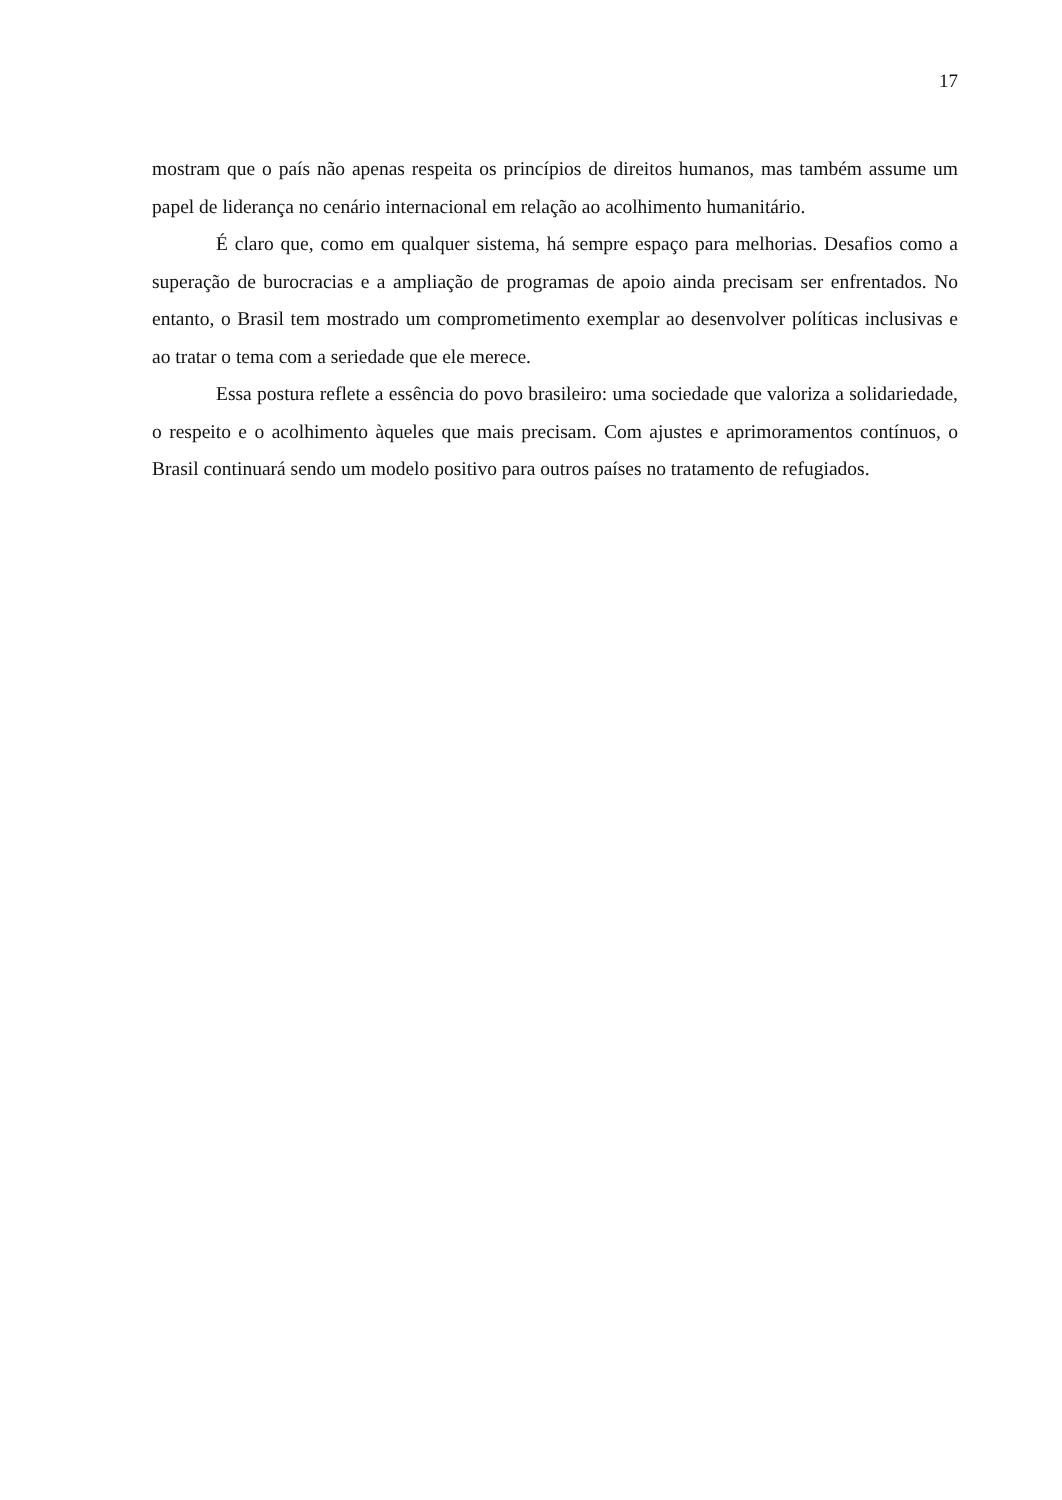17
mostram que o país não apenas respeita os princípios de direitos humanos, mas também assume um papel de liderança no cenário internacional em relação ao acolhimento humanitário.
É claro que, como em qualquer sistema, há sempre espaço para melhorias. Desafios como a superação de burocracias e a ampliação de programas de apoio ainda precisam ser enfrentados. No entanto, o Brasil tem mostrado um comprometimento exemplar ao desenvolver políticas inclusivas e ao tratar o tema com a seriedade que ele merece.
Essa postura reflete a essência do povo brasileiro: uma sociedade que valoriza a solidariedade, o respeito e o acolhimento àqueles que mais precisam. Com ajustes e aprimoramentos contínuos, o Brasil continuará sendo um modelo positivo para outros países no tratamento de refugiados.